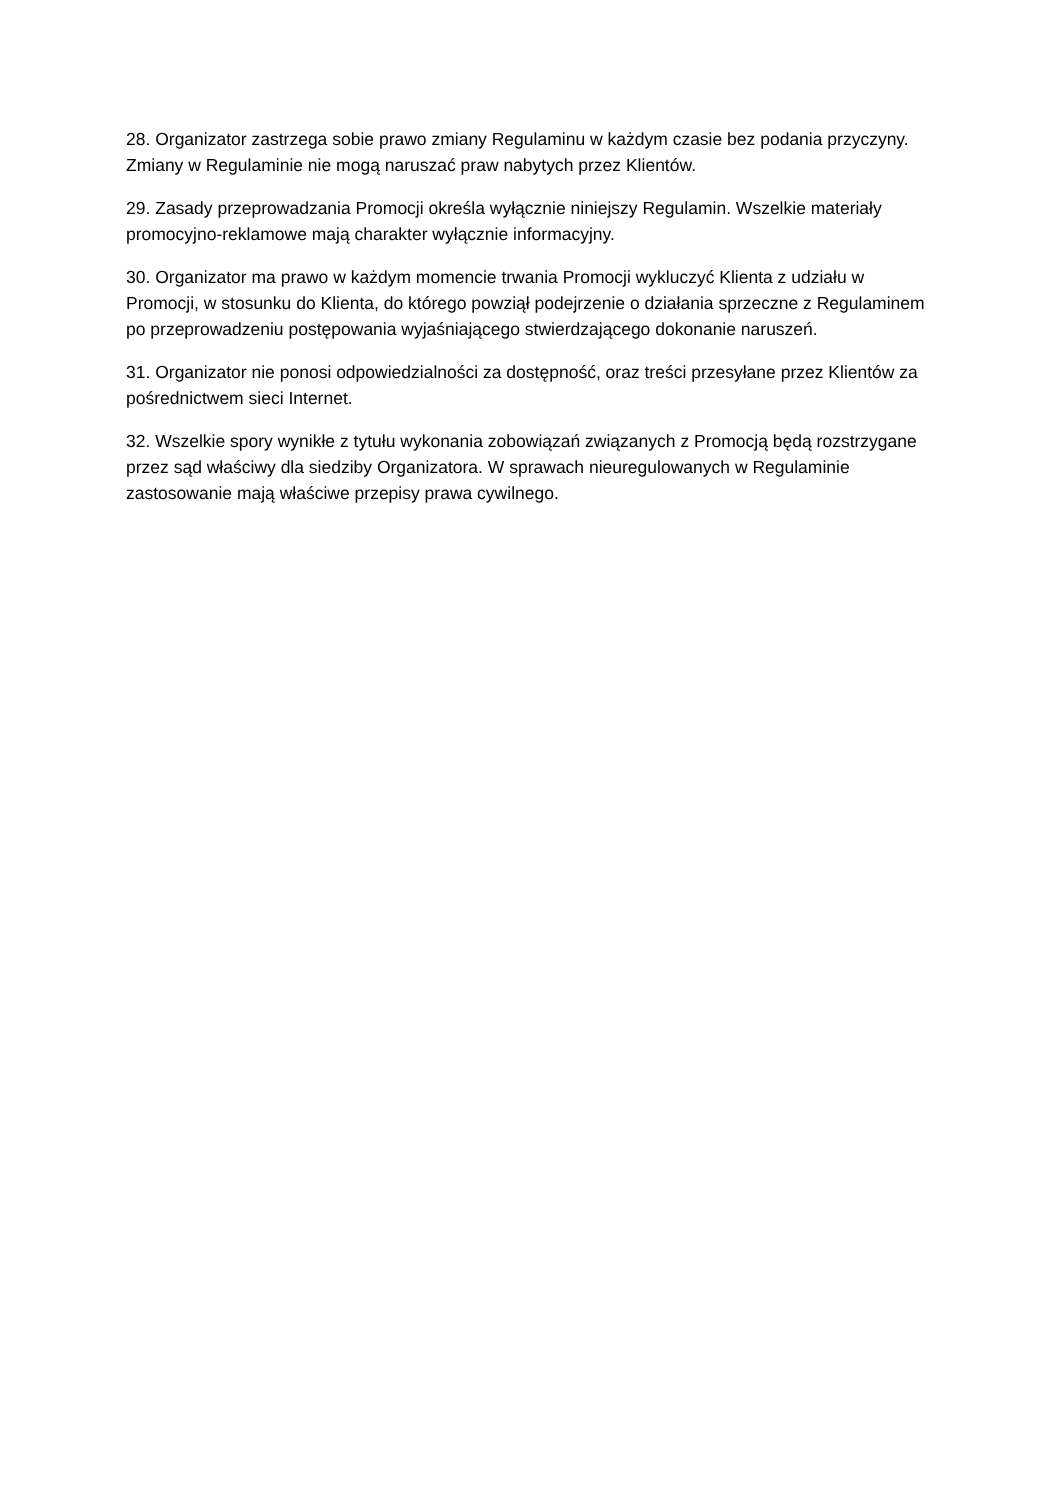28. Organizator zastrzega sobie prawo zmiany Regulaminu w każdym czasie bez podania przyczyny. Zmiany w Regulaminie nie mogą naruszać praw nabytych przez Klientów.
29. Zasady przeprowadzania Promocji określa wyłącznie niniejszy Regulamin. Wszelkie materiały promocyjno-reklamowe mają charakter wyłącznie informacyjny.
30. Organizator ma prawo w każdym momencie trwania Promocji wykluczyć Klienta z udziału w Promocji, w stosunku do Klienta, do którego powziął podejrzenie o działania sprzeczne z Regulaminem po przeprowadzeniu postępowania wyjaśniającego stwierdzającego dokonanie naruszeń.
31. Organizator nie ponosi odpowiedzialności za dostępność, oraz treści przesyłane przez Klientów za pośrednictwem sieci Internet.
32. Wszelkie spory wynikłe z tytułu wykonania zobowiązań związanych z Promocją będą rozstrzygane przez sąd właściwy dla siedziby Organizatora. W sprawach nieuregulowanych w Regulaminie zastosowanie mają właściwe przepisy prawa cywilnego.